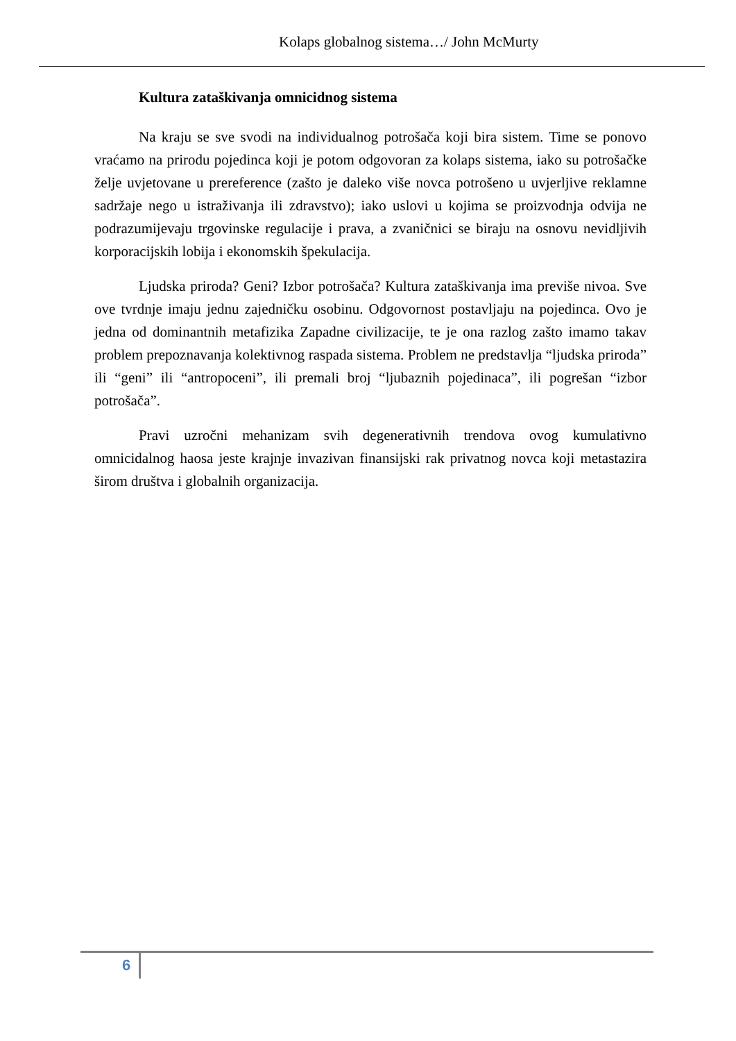Kolaps globalnog sistema…/ John McMurty
Kultura zataškivanja omnicidnog sistema
Na kraju se sve svodi na individualnog potrošača koji bira sistem. Time se ponovo vraćamo na prirodu pojedinca koji je potom odgovoran za kolaps sistema, iako su potrošačke želje uvjetovane u prereference (zašto je daleko više novca potrošeno u uvjerljive reklamne sadržaje nego u istraživanja ili zdravstvo); iako uslovi u kojima se proizvodnja odvija ne podrazumijevaju trgovinske regulacije i prava, a zvaničnici se biraju na osnovu nevidljivih korporacijskih lobija i ekonomskih špekulacija.
Ljudska priroda? Geni? Izbor potrošača? Kultura zataškivanja ima previše nivoa. Sve ove tvrdnje imaju jednu zajedničku osobinu. Odgovornost postavljaju na pojedinca. Ovo je jedna od dominantnih metafizika Zapadne civilizacije, te je ona razlog zašto imamo takav problem prepoznavanja kolektivnog raspada sistema. Problem ne predstavlja “ljudska priroda” ili “geni” ili “antropoceni”, ili premali broj “ljubaznih pojedinaca”, ili pogrešan “izbor potrošača”.
Pravi uzročni mehanizam svih degenerativnih trendova ovog kumulativno omnicidalnog haosa jeste krajnje invazivan finansijski rak privatnog novca koji metastazira širom društva i globalnih organizacija.
6